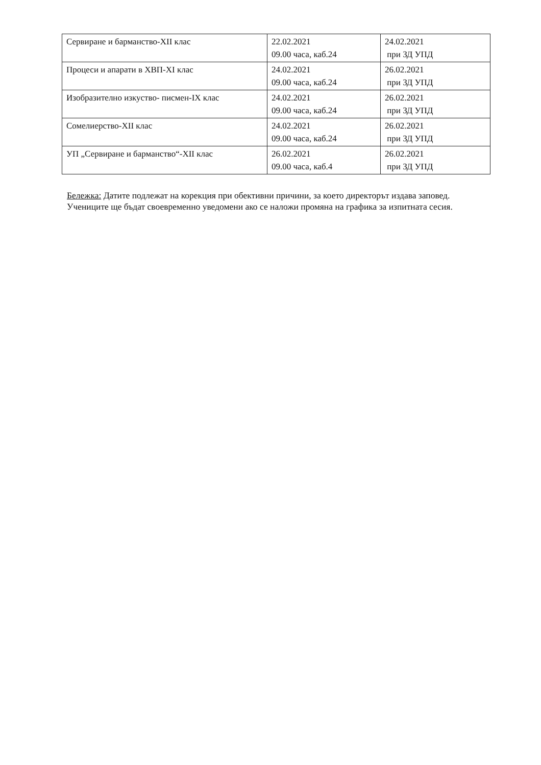| Сервиране и барманство-XII клас | 22.02.2021 09.00 часа, каб.24 | 24.02.2021 при ЗД УПД |
| Процеси и апарати в ХВП-XI клас | 24.02.2021 09.00 часа, каб.24 | 26.02.2021 при ЗД УПД |
| Изобразително изкуство- писмен-IX клас | 24.02.2021 09.00 часа, каб.24 | 26.02.2021 при ЗД УПД |
| Сомелиерство-XII клас | 24.02.2021 09.00 часа, каб.24 | 26.02.2021 при ЗД УПД |
| УП „Сервиране и барманство“-XII клас | 26.02.2021 09.00 часа, каб.4 | 26.02.2021 при ЗД УПД |
Бележка: Датите подлежат на корекция при обективни причини, за което директорът издава заповед. Учениците ще бъдат своевременно уведомени ако се наложи промяна на графика за изпитната сесия.